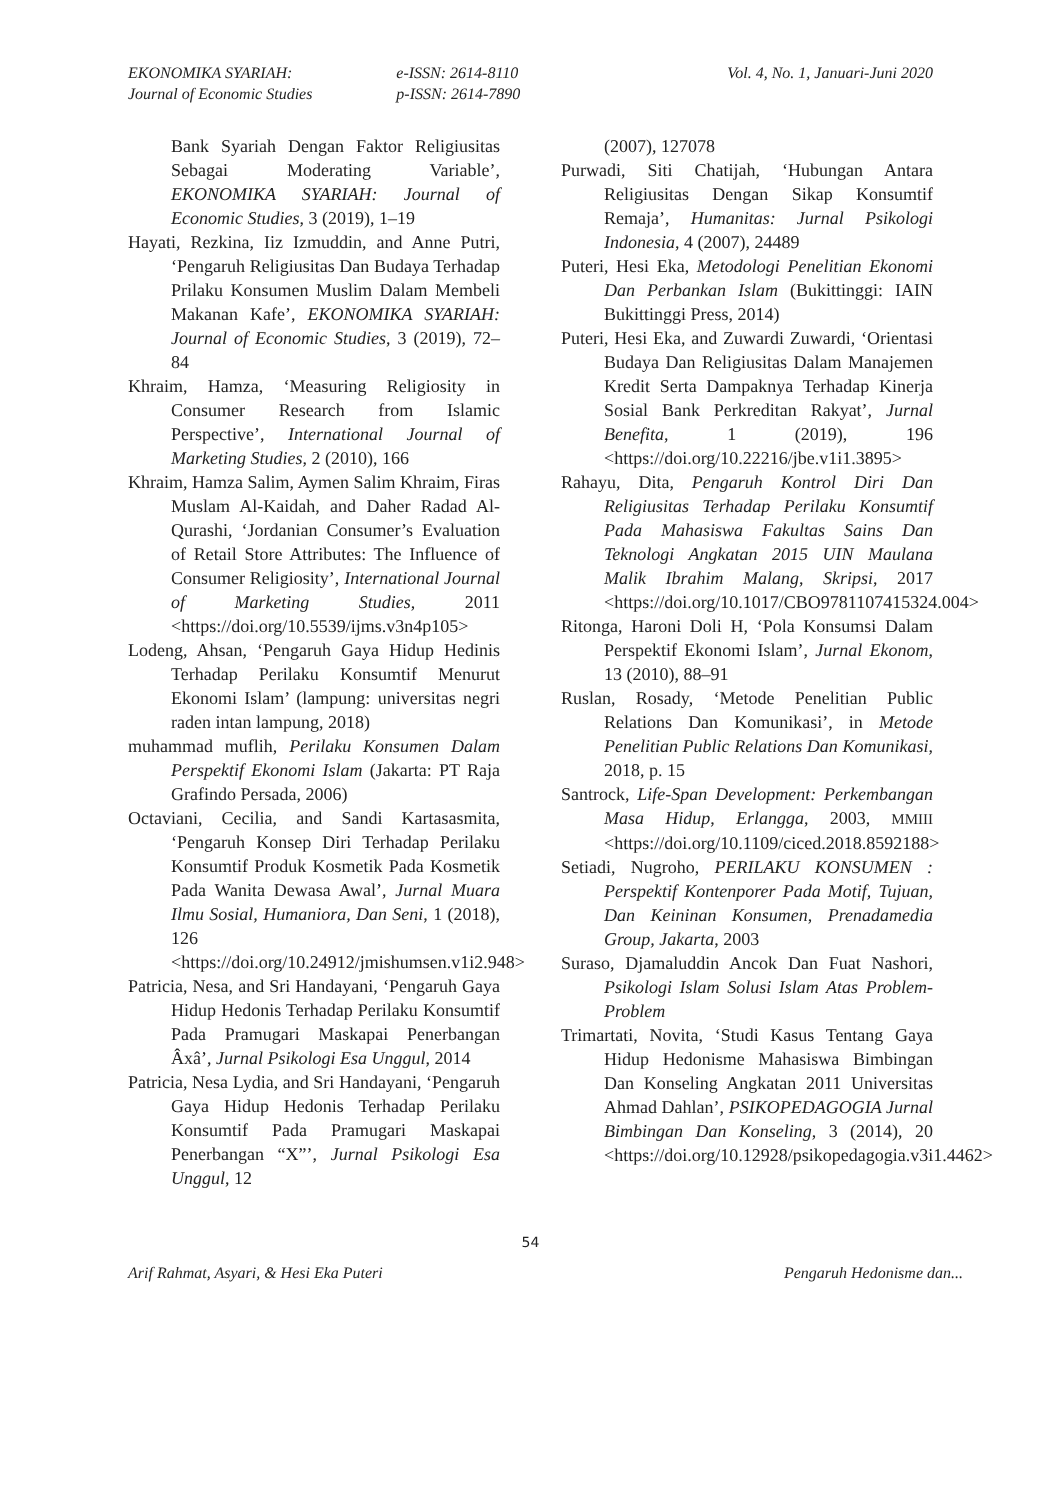EKONOMIKA SYARIAH:
Journal of Economic Studies
e-ISSN: 2614-8110
p-ISSN: 2614-7890
Vol. 4, No. 1, Januari-Juni 2020
Bank Syariah Dengan Faktor Religiusitas Sebagai Moderating Variable’, EKONOMIKA SYARIAH: Journal of Economic Studies, 3 (2019), 1–19
Hayati, Rezkina, Iiz Izmuddin, and Anne Putri, ‘Pengaruh Religiusitas Dan Budaya Terhadap Prilaku Konsumen Muslim Dalam Membeli Makanan Kafe’, EKONOMIKA SYARIAH: Journal of Economic Studies, 3 (2019), 72–84
Khraim, Hamza, ‘Measuring Religiosity in Consumer Research from Islamic Perspective’, International Journal of Marketing Studies, 2 (2010), 166
Khraim, Hamza Salim, Aymen Salim Khraim, Firas Muslam Al-Kaidah, and Daher Radad Al-Qurashi, ‘Jordanian Consumer’s Evaluation of Retail Store Attributes: The Influence of Consumer Religiosity’, International Journal of Marketing Studies, 2011 <https://doi.org/10.5539/ijms.v3n4p105>
Lodeng, Ahsan, ‘Pengaruh Gaya Hidup Hedinis Terhadap Perilaku Konsumtif Menurut Ekonomi Islam’ (lampung: universitas negri raden intan lampung, 2018)
muhammad muflih, Perilaku Konsumen Dalam Perspektif Ekonomi Islam (Jakarta: PT Raja Grafindo Persada, 2006)
Octaviani, Cecilia, and Sandi Kartasasmita, ‘Pengaruh Konsep Diri Terhadap Perilaku Konsumtif Produk Kosmetik Pada Kosmetik Pada Wanita Dewasa Awal’, Jurnal Muara Ilmu Sosial, Humaniora, Dan Seni, 1 (2018), 126 <https://doi.org/10.24912/jmishumsen.v1i2.948>
Patricia, Nesa, and Sri Handayani, ‘Pengaruh Gaya Hidup Hedonis Terhadap Perilaku Konsumtif Pada Pramugari Maskapai Penerbangan Âxâ’, Jurnal Psikologi Esa Unggul, 2014
Patricia, Nesa Lydia, and Sri Handayani, ‘Pengaruh Gaya Hidup Hedonis Terhadap Perilaku Konsumtif Pada Pramugari Maskapai Penerbangan “X”’, Jurnal Psikologi Esa Unggul, 12
(2007), 127078
Purwadi, Siti Chatijah, ‘Hubungan Antara Religiusitas Dengan Sikap Konsumtif Remaja’, Humanitas: Jurnal Psikologi Indonesia, 4 (2007), 24489
Puteri, Hesi Eka, Metodologi Penelitian Ekonomi Dan Perbankan Islam (Bukittinggi: IAIN Bukittinggi Press, 2014)
Puteri, Hesi Eka, and Zuwardi Zuwardi, ‘Orientasi Budaya Dan Religiusitas Dalam Manajemen Kredit Serta Dampaknya Terhadap Kinerja Sosial Bank Perkreditan Rakyat’, Jurnal Benefita, 1 (2019), 196 <https://doi.org/10.22216/jbe.v1i1.3895>
Rahayu, Dita, Pengaruh Kontrol Diri Dan Religiusitas Terhadap Perilaku Konsumtif Pada Mahasiswa Fakultas Sains Dan Teknologi Angkatan 2015 UIN Maulana Malik Ibrahim Malang, Skripsi, 2017 <https://doi.org/10.1017/CBO9781107415324.004>
Ritonga, Haroni Doli H, ‘Pola Konsumsi Dalam Perspektif Ekonomi Islam’, Jurnal Ekonom, 13 (2010), 88–91
Ruslan, Rosady, ‘Metode Penelitian Public Relations Dan Komunikasi’, in Metode Penelitian Public Relations Dan Komunikasi, 2018, p. 15
Santrock, Life-Span Development: Perkembangan Masa Hidup, Erlangga, 2003, MMIII <https://doi.org/10.1109/ciced.2018.8592188>
Setiadi, Nugroho, PERILAKU KONSUMEN : Perspektif Kontenporer Pada Motif, Tujuan, Dan Keininan Konsumen, Prenadamedia Group, Jakarta, 2003
Suraso, Djamaluddin Ancok Dan Fuat Nashori, Psikologi Islam Solusi Islam Atas Problem-Problem
Trimartati, Novita, ‘Studi Kasus Tentang Gaya Hidup Hedonisme Mahasiswa Bimbingan Dan Konseling Angkatan 2011 Universitas Ahmad Dahlan’, PSIKOPEDAGOGIA Jurnal Bimbingan Dan Konseling, 3 (2014), 20 <https://doi.org/10.12928/psikopedagogia.v3i1.4462>
54
Arif Rahmat, Asyari, & Hesi Eka Puteri Pengaruh Hedonisme dan...